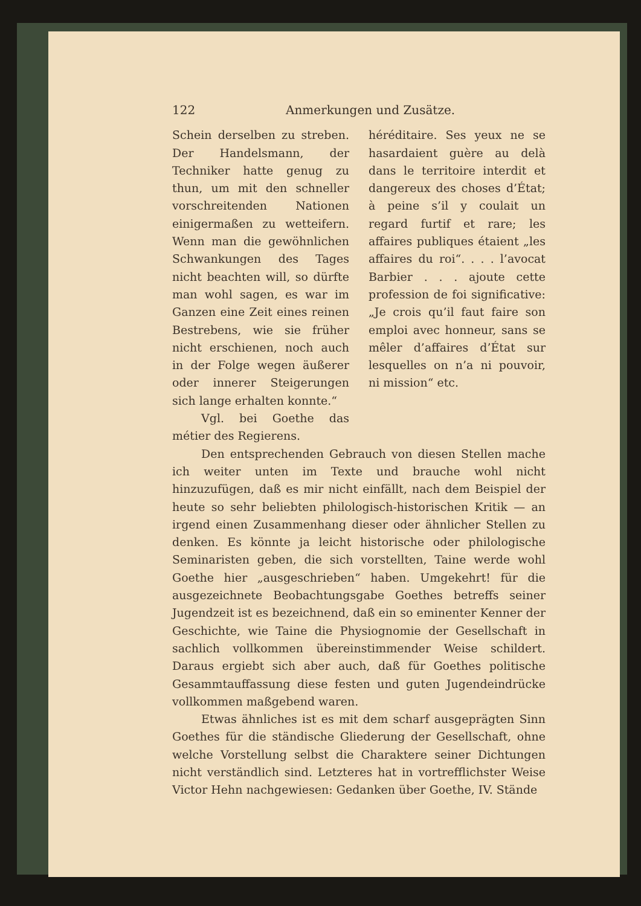122 Anmerkungen und Zusätze.
Schein derselben zu streben. Der Handelsmann, der Techniker hatte genug zu thun, um mit den schneller vorschreitenden Nationen einigermaßen zu wetteifern. Wenn man die gewöhnlichen Schwankungen des Tages nicht beachten will, so dürfte man wohl sagen, es war im Ganzen eine Zeit eines reinen Bestrebens, wie sie früher nicht erschienen, noch auch in der Folge wegen äußerer oder innerer Steigerungen sich lange erhalten konnte.“
Vgl. bei Goethe das métier des Regierens.
héréditaire. Ses yeux ne se hasardaient guère au delà dans le territoire interdit et dangereux des choses d’État; à peine s’il y coulait un regard furtif et rare; les affaires publiques étaient „les affaires du roi“. . . . l’avocat Barbier . . . ajoute cette profession de foi significative: „Je crois qu’il faut faire son emploi avec honneur, sans se mêler d’affaires d’État sur lesquelles on n’a ni pouvoir, ni mission“ etc.
Den entsprechenden Gebrauch von diesen Stellen mache ich weiter unten im Texte und brauche wohl nicht hinzuzufügen, daß es mir nicht einfällt, nach dem Beispiel der heute so sehr beliebten philologisch-historischen Kritik — an irgend einen Zusammenhang dieser oder ähnlicher Stellen zu denken. Es könnte ja leicht historische oder philologische Seminaristen geben, die sich vorstellten, Taine werde wohl Goethe hier „ausgeschrieben“ haben. Umgekehrt! für die ausgezeichnete Beobachtungsgabe Goethes betreffs seiner Jugendzeit ist es bezeichnend, daß ein so eminenter Kenner der Geschichte, wie Taine die Physiognomie der Gesellschaft in sachlich vollkommen übereinstimmender Weise schildert. Daraus ergiebt sich aber auch, daß für Goethes politische Gesammtauffassung diese festen und guten Jugendeindrücke vollkommen maßgebend waren.
Etwas ähnliches ist es mit dem scharf ausgeprägten Sinn Goethes für die ständische Gliederung der Gesellschaft, ohne welche Vorstellung selbst die Charaktere seiner Dichtungen nicht verständlich sind. Letzteres hat in vortrefflichster Weise Victor Hehn nachgewiesen: Gedanken über Goethe, IV. Stände